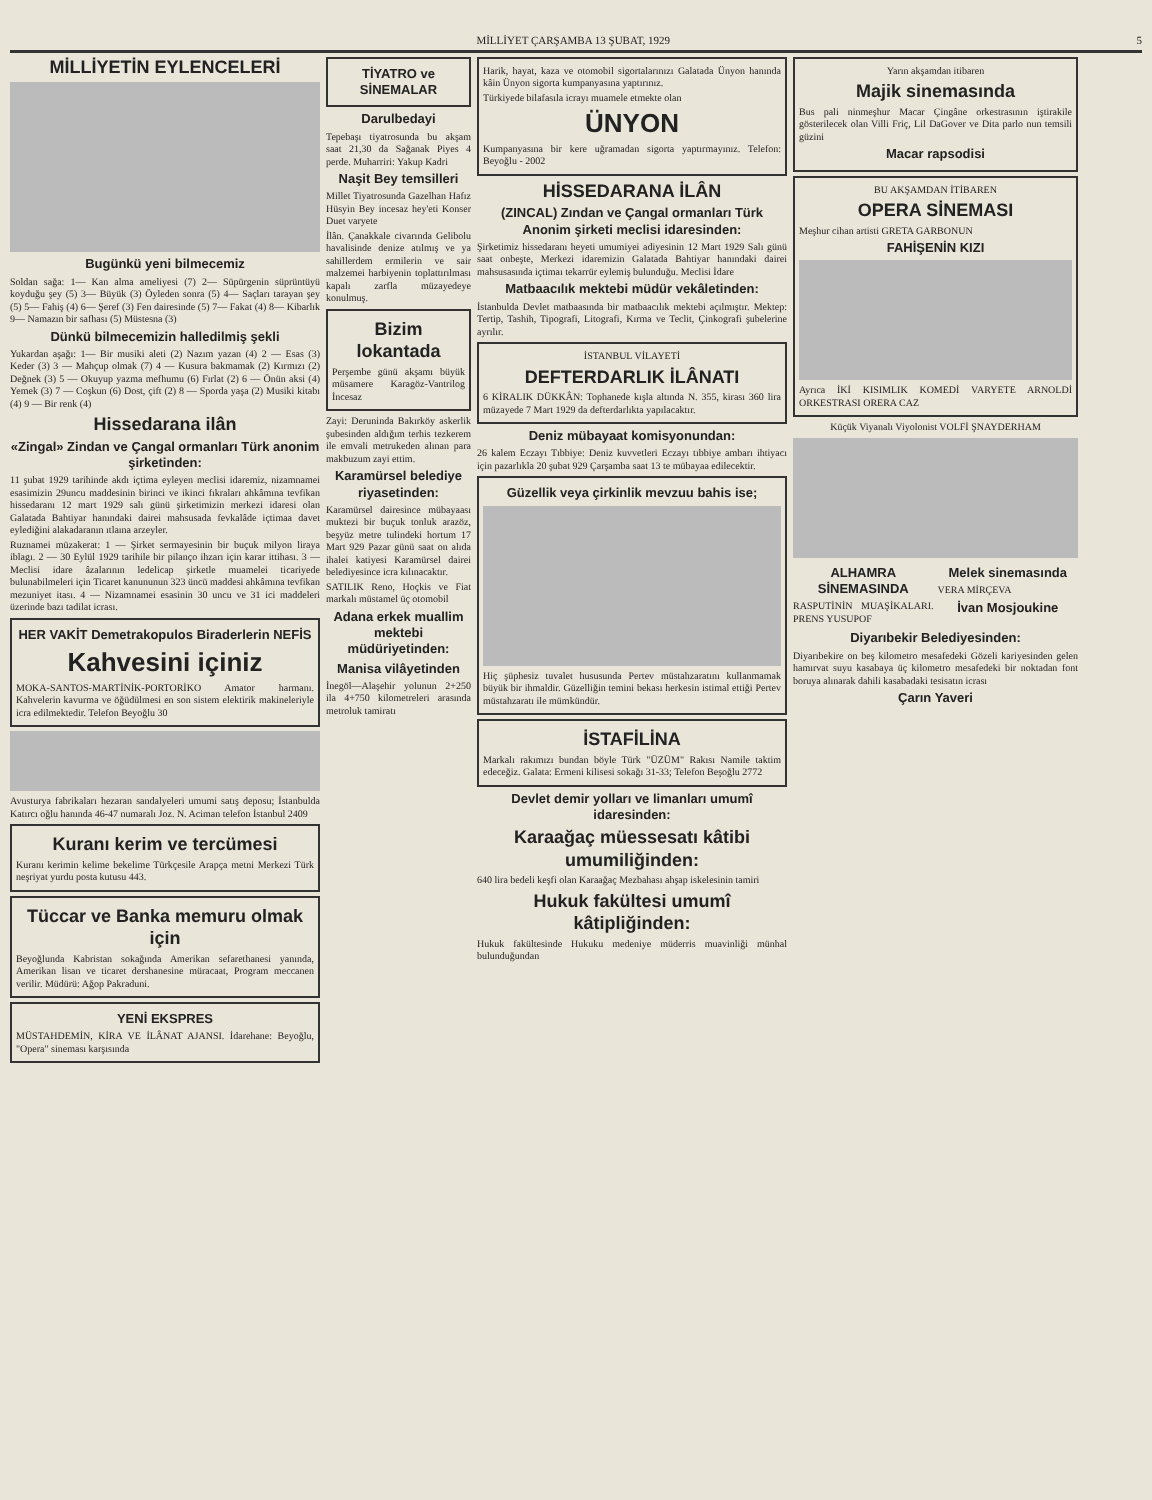MİLLİYET ÇARŞAMBA 13 ŞUBAT, 1929 5
MİLLİYETİN EYLENCELERİ
Bugünkü yeni bilmecemiz
Soldan sağa: 1— Kan alma ameliyesi (7) 2— Süpürgenin süprüntüyü koyduğu şey (5) 3— Büyük (3) Öyleden sonra (5) 4— Saçları tarayan şey (5) 5— Fahiş (4) 6— Şeref (3) Fen dairesinde (5) 7— Fakat (4) 8— Kibarlık 9— Namazın bir safhası (5) Müstesna (3)
Dünkü bilmecemizin halledilmiş şekli
Yukardan aşağı: 1— Bir musiki aleti (2) Nazım yazan (4) 2 — Esas (3) Keder (3) 3 — Mahçup olmak (7) 4 — Kusura bakmamak (2) Kırmızı (2) Değnek (3) 5 — Okuyup yazma mefhumu (6) Fırlat (2) 6 — Önün aksi (4) Yemek (3) 7 — Coşkun (6) Dost, çift (2) 8 — Sporda yaşa (2) Musiki kitabı (4) 9 — Bir renk (4)
Hissedarana ilân
«Zingal» Zindan ve Çangal ormanları Türk anonim şirketinden:
11 şubat 1929 tarihinde akdı içtima eyleyen meclisi idaremiz, nizamnamei esasimizin 29uncu maddesinin birinci ve ikinci fıkraları ahkâmına tevfikan hissedaranı 12 mart 1929 salı günü şirketimizin merkezi idaresi olan Galatada Bahtiyar hanındaki dairei mahsusada fevkalâde içtimaa davet eylediğini alakadaranın ıtlaına arzeyler.
Ruznamei müzakerat: 1 — Şirket sermayesinin bir buçuk milyon liraya iblagı. 2 — 30 Eylül 1929 tarihile bir pilanço ihzarı için karar ittihası. 3 — Meclisi idare âzalarının ledelicap şirketle muamelei ticariyede bulunabilmeleri için Ticaret kanununun 323 üncü maddesi ahkâmına tevfikan mezuniyet itası. 4 — Nizamnamei esasinin 30 uncu ve 31 ici maddeleri üzerinde bazı tadilat icrası.
HER VAKİT Demetrakopulos Biraderlerin NEFİS
Kahvesini içiniz
MOKA-SANTOS-MARTİNİK-PORTORİKO Amator harmanı. Kahvelerin kavurma ve öğüdülmesi en son sistem elektirik makineleriyle icra edilmektedir. Telefon Beyoğlu 30
Avusturya fabrikaları hezaran sandalyeleri umumi satış deposu; İstanbulda Katırcı oğlu hanında 46-47 numaralı Joz. N. Aciman telefon İstanbul 2409
Kuranı kerim ve tercümesi
Kuranı kerimin kelime bekelime Türkçesile Arapça metni Merkezi Türk neşriyat yurdu posta kutusu 443.
Tüccar ve Banka memuru olmak için
Beyoğlunda Kabristan sokağında Amerikan sefarethanesi yanında, Amerikan lisan ve ticaret dershanesine müracaat, Program meccanen verilir. Müdürü: Ağop Pakraduni.
YENİ EKSPRES
MÜSTAHDEMİN, KİRA VE İLÂNAT AJANSI. İdarehane: Beyoğlu, "Opera" sineması karşısında
TİYATRO ve SİNEMALAR
Darulbedayi
Tepebaşı tiyatrosunda bu akşam saat 21,30 da Sağanak Piyes 4 perde. Muharriri: Yakup Kadri
Naşit Bey temsilleri
Millet Tiyatrosunda Gazelhan Hafız Hüsyin Bey incesaz hey'eti Konser Duet varyete
İlân. Çanakkale civarında Gelibolu havalisinde denize atılmış ve ya sahillerdem ermilerin ve sair malzemei harbiyenin toplattırılması kapalı zarfla müzayedeye konulmuş.
Bizim lokantada
Perşembe günü akşamı büyük müsamere Karagöz-Vantrilog İncesaz
Zayi: Deruninda Bakırköy askerlik şubesinden aldığım terhis tezkerem ile emvali metrukeden alınan para makbuzum zayi ettim.
Karamürsel belediye riyasetinden:
Karamürsel dairesince mübayaası muktezi bir buçuk tonluk arazöz, beşyüz metre tulindeki hortum 17 Mart 929 Pazar günü saat on alıda ihalei katiyesi Karamürsel dairei belediyesince icra kılınacaktır.
SATILIK Reno, Hoçkis ve Fiat markalı müstamel üç otomobil
Adana erkek muallim mektebi müdüriyetinden:
Manisa vilâyetinden
İnegöl—Alaşehir yolunun 2+250 ila 4+750 kilometreleri arasında metroluk tamiratı
Harik, hayat, kaza ve otomobil sigortalarınızı Galatada Ünyon hanında kâin Ünyon sigorta kumpanyasına yaptırınız.
Türkiyede bilafasıla icrayı muamele etmekte olan
ÜNYON
Kumpanyasına bir kere uğramadan sigorta yaptırmayınız. Telefon: Beyoğlu - 2002
HİSSEDARANA İLÂN
(ZINCAL) Zından ve Çangal ormanları Türk Anonim şirketi meclisi idaresinden:
Şirketimiz hissedaranı heyeti umumiyei adiyesinin 12 Mart 1929 Salı günü saat onbeşte, Merkezi idaremizin Galatada Bahtiyar hanındaki dairei mahsusasında içtimaı tekarrür eylemiş bulunduğu. Meclisi İdare
Matbaacılık mektebi müdür vekâletinden:
İstanbulda Devlet matbaasında bir matbaacılık mektebi açılmıştır. Mektep: Tertip, Tashih, Tipografi, Litografi, Kırma ve Teclit, Çinkografi şubelerine ayrılır.
İSTANBUL VİLAYETİ
DEFTERDARLIK İLÂNATI
6 KİRALIK DÜKKÂN: Tophanede kışla altında N. 355, kirası 360 lira müzayede 7 Mart 1929 da defterdarlıkta yapılacaktır.
Deniz mübayaat komisyonundan:
26 kalem Eczayı Tıbbiye: Deniz kuvvetleri Eczayı tıbbiye ambarı ihtiyacı için pazarlıkla 20 şubat 929 Çarşamba saat 13 te mübayaa edilecektir.
Güzellik veya çirkinlik mevzuu bahis ise;
Hiç şüphesiz tuvalet hususunda Pertev müstahzaratını kullanmamak büyük bir ihmaldir. Güzelliğin temini bekası herkesin istimal ettiği Pertev müstahzaratı ile mümkündür.
İSTAFİLİNA
Markalı rakımızı bundan böyle Türk "ÜZÜM" Rakısı Namile taktim edeceğiz. Galata: Ermeni kilisesi sokağı 31-33; Telefon Beşoğlu 2772
Devlet demir yolları ve limanları umumî idaresinden:
Karaağaç müessesatı kâtibi umumiliğinden:
640 lira bedeli keşfi olan Karaağaç Mezbahası ahşap iskelesinin tamiri
Hukuk fakültesi umumî kâtipliğinden:
Hukuk fakültesinde Hukuku medeniye müderris muavinliği münhal bulunduğundan
Yarın akşamdan itibaren
Majik sinemasında
Bus pali ninmeşhur Macar Çingâne orkestrasının iştirakile gösterilecek olan Villi Friç, Lil DaGover ve Dita parlo nun temsili güzini
Macar rapsodisi
BU AKŞAMDAN İTİBAREN
OPERA SİNEMASI
Meşhur cihan artisti GRETA GARBONUN
FAHİŞENİN KIZI
Ayrıca İKİ KISIMLIK KOMEDİ VARYETE ARNOLDİ ORKESTRASI ORERA CAZ
Küçük Viyanalı Viyolonist VOLFİ ŞNAYDERHAM
ALHAMRA SİNEMASINDA
RASPUTİNİN MUAŞİKALARI. PRENS YUSUPOF
Melek sinemasında
VERA MİRÇEVA
İvan Mosjoukine
Diyarıbekir Belediyesinden:
Diyarıbekire on beş kilometro mesafedeki Gözeli kariyesinden gelen hamırvat suyu kasabaya üç kilometro mesafedeki bir noktadan font boruya alınarak dahili kasabadaki tesisatın icrası
Çarın Yaveri